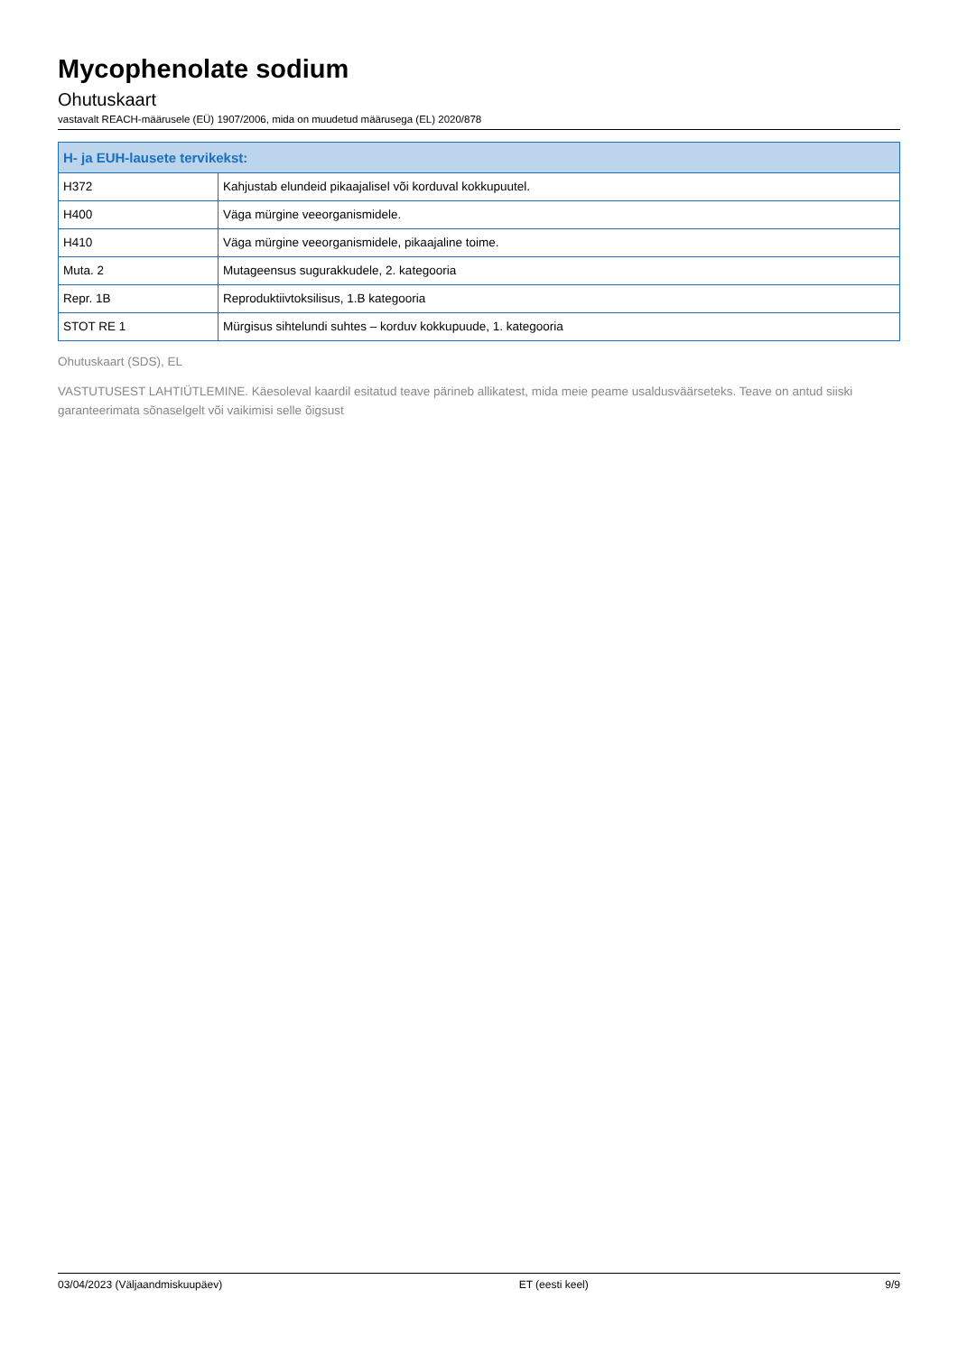Mycophenolate sodium
Ohutuskaart
vastavalt REACH-määrusele (EÜ) 1907/2006, mida on muudetud määrusega (EL) 2020/878
| H- ja EUH-lausete tervikekst: | |
| --- | --- |
| H372 | Kahjustab elundeid pikaajalisel või korduval kokkupuutel. |
| H400 | Väga mürgine veeorganismidele. |
| H410 | Väga mürgine veeorganismidele, pikaajaline toime. |
| Muta. 2 | Mutageensus sugurakkudele, 2. kategooria |
| Repr. 1B | Reproduktiivtoksilisus, 1.B kategooria |
| STOT RE 1 | Mürgisus sihtelundi suhtes – korduv kokkupuude, 1. kategooria |
Ohutuskaart (SDS), EL
VASTUTUSEST LAHTIÜTLEMINE. Käesoleval kaardil esitatud teave pärineb allikatest, mida meie peame usaldusväärseteks. Teave on antud siiski garanteerimata sõnaselgelt või vaikimisi selle õigsust
03/04/2023 (Väljaandmiskuupäev) ET (eesti keel) 9/9